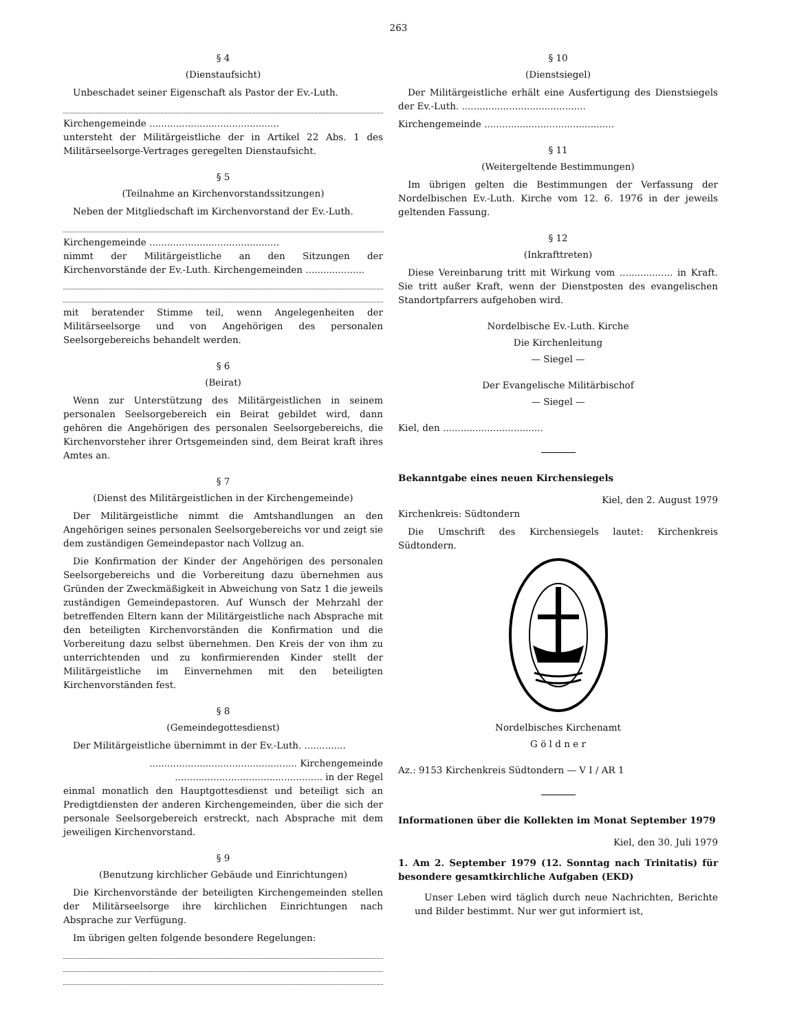263
§ 4
(Dienstaufsicht)
Unbeschadet seiner Eigenschaft als Pastor der Ev.-Luth.
Kirchengemeinde ............................................
untersteht der Militärgeistliche der in Artikel 22 Abs. 1 des Militärseelsorge-Vertrages geregelten Dienstaufsicht.
§ 5
(Teilnahme an Kirchenvorstandssitzungen)
Neben der Mitgliedschaft im Kirchenvorstand der Ev.-Luth.
Kirchengemeinde ............................................
nimmt der Militärgeistliche an den Sitzungen der Kirchenvorstände der Ev.-Luth. Kirchengemeinden ....................
mit beratender Stimme teil, wenn Angelegenheiten der Militärseelsorge und von Angehörigen des personalen Seelsorgebereichs behandelt werden.
§ 6
(Beirat)
Wenn zur Unterstützung des Militärgeistlichen in seinem personalen Seelsorgebereich ein Beirat gebildet wird, dann gehören die Angehörigen des personalen Seelsorgebereichs, die Kirchenvorsteher ihrer Ortsgemeinden sind, dem Beirat kraft ihres Amtes an.
§ 7
(Dienst des Militärgeistlichen in der Kirchengemeinde)
Der Militärgeistliche nimmt die Amtshandlungen an den Angehörigen seines personalen Seelsorgebereichs vor und zeigt sie dem zuständigen Gemeindepastor nach Vollzug an.
Die Konfirmation der Kinder der Angehörigen des personalen Seelsorgebereichs und die Vorbereitung dazu übernehmen aus Gründen der Zweckmäßigkeit in Abweichung von Satz 1 die jeweils zuständigen Gemeindepastoren. Auf Wunsch der Mehrzahl der betreffenden Eltern kann der Militärgeistliche nach Absprache mit den beteiligten Kirchenvorständen die Konfirmation und die Vorbereitung dazu selbst übernehmen. Den Kreis der von ihm zu unterrichtenden und zu konfirmierenden Kinder stellt der Militärgeistliche im Einvernehmen mit den beteiligten Kirchenvorständen fest.
§ 8
(Gemeindegottesdienst)
Der Militärgeistliche übernimmt in der Ev.-Luth. ..............
.................................................. Kirchengemeinde
.................................................. in der Regel
einmal monatlich den Hauptgottesdienst und beteiligt sich an Predigtdiensten der anderen Kirchengemeinden, über die sich der personale Seelsorgebereich erstreckt, nach Absprache mit dem jeweiligen Kirchenvorstand.
§ 9
(Benutzung kirchlicher Gebäude und Einrichtungen)
Die Kirchenvorstände der beteiligten Kirchengemeinden stellen der Militärseelsorge ihre kirchlichen Einrichtungen nach Absprache zur Verfügung.
Im übrigen gelten folgende besondere Regelungen:
§ 10
(Dienstsiegel)
Der Militärgeistliche erhält eine Ausfertigung des Dienstsiegels der Ev.-Luth. ..........................................
Kirchengemeinde ............................................
§ 11
(Weitergeltende Bestimmungen)
Im übrigen gelten die Bestimmungen der Verfassung der Nordelbischen Ev.-Luth. Kirche vom 12. 6. 1976 in der jeweils geltenden Fassung.
§ 12
(Inkrafttreten)
Diese Vereinbarung tritt mit Wirkung vom .................. in Kraft. Sie tritt außer Kraft, wenn der Dienstposten des evangelischen Standortpfarrers aufgehoben wird.
Nordelbische Ev.-Luth. Kirche
Die Kirchenleitung
— Siegel —
Der Evangelische Militärbischof
— Siegel —
Kiel, den ..................................
Bekanntgabe eines neuen Kirchensiegels
Kiel, den 2. August 1979
Kirchenkreis: Südtondern
Die Umschrift des Kirchensiegels lautet: Kirchenkreis Südtondern.
Nordelbisches Kirchenamt
G ö l d n e r
Az.: 9153 Kirchenkreis Südtondern — V I / AR 1
Informationen über die Kollekten im Monat September 1979
Kiel, den 30. Juli 1979
1. Am 2. September 1979 (12. Sonntag nach Trinitatis) für besondere gesamtkirchliche Aufgaben (EKD)
Unser Leben wird täglich durch neue Nachrichten, Berichte und Bilder bestimmt. Nur wer gut informiert ist,